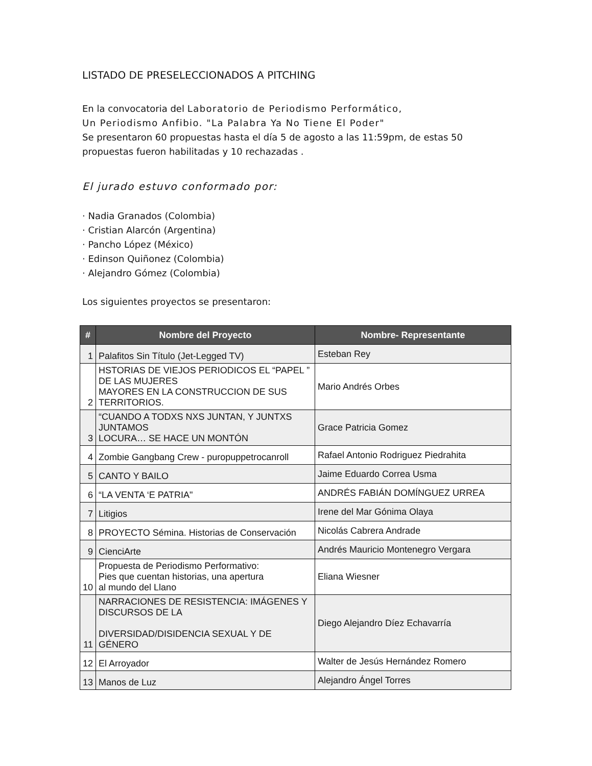LISTADO DE PRESELECCIONADOS A PITCHING
En la convocatoria del Laboratorio de Periodismo Performático,
Un Periodismo Anfibio. "La Palabra Ya No Tiene El Poder"
Se presentaron 60 propuestas hasta el día 5 de agosto a las 11:59pm, de estas 50 propuestas fueron habilitadas y 10 rechazadas .
El jurado estuvo conformado por:
· Nadia Granados (Colombia)
· Cristian Alarcón (Argentina)
· Pancho López (México)
· Edinson Quiñonez (Colombia)
· Alejandro Gómez (Colombia)
Los siguientes proyectos se presentaron:
| # | Nombre del Proyecto | Nombre- Representante |
| --- | --- | --- |
| 1 | Palafitos Sin Título (Jet-Legged TV) | Esteban Rey |
| 2 | HSTORIAS DE VIEJOS PERIODICOS EL “PAPEL ” DE LAS MUJERES MAYORES EN LA CONSTRUCCION DE SUS TERRITORIOS. | Mario Andrés Orbes |
| 3 | “CUANDO A TODXS NXS JUNTAN, Y JUNTXS JUNTAMOS LOCURA… SE HACE UN MONTÓN | Grace Patricia Gomez |
| 4 | Zombie Gangbang Crew - puropuppetrocanroll | Rafael Antonio Rodriguez Piedrahita |
| 5 | CANTO Y BAILO | Jaime Eduardo Correa Usma |
| 6 | “LA VENTA ‘E PATRIA" | ANDRÉS FABIÁN DOMÍNGUEZ URREA |
| 7 | Litigios | Irene del Mar Gónima Olaya |
| 8 | PROYECTO Sémina. Historias de Conservación | Nicolás Cabrera Andrade |
| 9 | CienciArte | Andrés Mauricio Montenegro Vergara |
| 10 | Propuesta de Periodismo Performativo: Pies que cuentan historias, una apertura al mundo del Llano | Eliana Wiesner |
| 11 | NARRACIONES DE RESISTENCIA: IMÁGENES Y DISCURSOS DE LA DIVERSIDAD/DISIDENCIA SEXUAL Y DE GÉNERO | Diego Alejandro Díez Echavarría |
| 12 | El Arroyador | Walter de Jesús Hernández Romero |
| 13 | Manos de Luz | Alejandro Ángel Torres |